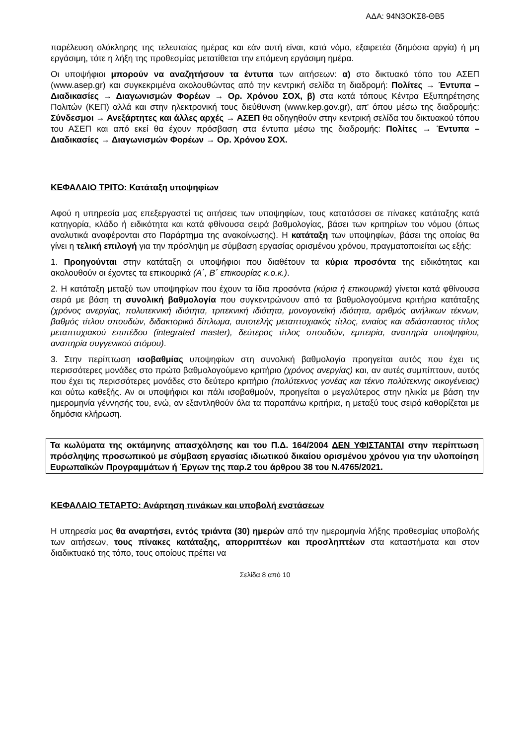ΑΔΑ: 94Ν3ΟΚΣ8-ΘΒ5
παρέλευση ολόκληρης της τελευταίας ημέρας και εάν αυτή είναι, κατά νόμο, εξαιρετέα (δημόσια αργία) ή μη εργάσιμη, τότε η λήξη της προθεσμίας μετατίθεται την επόμενη εργάσιμη ημέρα.
Οι υποψήφιοι μπορούν να αναζητήσουν τα έντυπα των αιτήσεων: α) στο δικτυακό τόπο του ΑΣΕΠ (www.asep.gr) και συγκεκριμένα ακολουθώντας από την κεντρική σελίδα τη διαδρομή: Πολίτες → Έντυπα – Διαδικασίες → Διαγωνισμών Φορέων → Ορ. Χρόνου ΣΟΧ, β) στα κατά τόπους Κέντρα Εξυπηρέτησης Πολιτών (ΚΕΠ) αλλά και στην ηλεκτρονική τους διεύθυνση (www.kep.gov.gr), απ' όπου μέσω της διαδρομής: Σύνδεσμοι → Ανεξάρτητες και άλλες αρχές → ΑΣΕΠ θα οδηγηθούν στην κεντρική σελίδα του δικτυακού τόπου του ΑΣΕΠ και από εκεί θα έχουν πρόσβαση στα έντυπα μέσω της διαδρομής: Πολίτες → Έντυπα – Διαδικασίες → Διαγωνισμών Φορέων → Ορ. Χρόνου ΣΟΧ.
ΚΕΦΑΛΑΙΟ ΤΡΙΤΟ: Κατάταξη υποψηφίων
Αφού η υπηρεσία μας επεξεργαστεί τις αιτήσεις των υποψηφίων, τους κατατάσσει σε πίνακες κατάταξης κατά κατηγορία, κλάδο ή ειδικότητα και κατά φθίνουσα σειρά βαθμολογίας, βάσει των κριτηρίων του νόμου (όπως αναλυτικά αναφέρονται στο Παράρτημα της ανακοίνωσης). Η κατάταξη των υποψηφίων, βάσει της οποίας θα γίνει η τελική επιλογή για την πρόσληψη με σύμβαση εργασίας ορισμένου χρόνου, πραγματοποιείται ως εξής:
1. Προηγούνται στην κατάταξη οι υποψήφιοι που διαθέτουν τα κύρια προσόντα της ειδικότητας και ακολουθούν οι έχοντες τα επικουρικά (Α΄, Β΄ επικουρίας κ.ο.κ.).
2. Η κατάταξη μεταξύ των υποψηφίων που έχουν τα ίδια προσόντα (κύρια ή επικουρικά) γίνεται κατά φθίνουσα σειρά με βάση τη συνολική βαθμολογία που συγκεντρώνουν από τα βαθμολογούμενα κριτήρια κατάταξης (χρόνος ανεργίας, πολυτεκνική ιδιότητα, τριτεκνική ιδιότητα, μονογονεϊκή ιδιότητα, αριθμός ανήλικων τέκνων, βαθμός τίτλου σπουδών, διδακτορικό δίπλωμα, αυτοτελής μεταπτυχιακός τίτλος, ενιαίος και αδιάσπαστος τίτλος μεταπτυχιακού επιπέδου (integrated master), δεύτερος τίτλος σπουδών, εμπειρία, αναπηρία υποψηφίου, αναπηρία συγγενικού ατόμου).
3. Στην περίπτωση ισοβαθμίας υποψηφίων στη συνολική βαθμολογία προηγείται αυτός που έχει τις περισσότερες μονάδες στο πρώτο βαθμολογούμενο κριτήριο (χρόνος ανεργίας) και, αν αυτές συμπίπτουν, αυτός που έχει τις περισσότερες μονάδες στο δεύτερο κριτήριο (πολύτεκνος γονέας και τέκνο πολύτεκνης οικογένειας) και ούτω καθεξής. Αν οι υποψήφιοι και πάλι ισοβαθμούν, προηγείται ο μεγαλύτερος στην ηλικία με βάση την ημερομηνία γέννησής του, ενώ, αν εξαντληθούν όλα τα παραπάνω κριτήρια, η μεταξύ τους σειρά καθορίζεται με δημόσια κλήρωση.
Τα κωλύματα της οκτάμηνης απασχόλησης και του Π.Δ. 164/2004 ΔΕΝ ΥΦΙΣΤΑΝΤΑΙ στην περίπτωση πρόσληψης προσωπικού με σύμβαση εργασίας ιδιωτικού δικαίου ορισμένου χρόνου για την υλοποίηση Ευρωπαϊκών Προγραμμάτων ή Έργων της παρ.2 του άρθρου 38 του Ν.4765/2021.
ΚΕΦΑΛΑΙΟ ΤΕΤΑΡΤΟ: Ανάρτηση πινάκων και υποβολή ενστάσεων
Η υπηρεσία μας θα αναρτήσει, εντός τριάντα (30) ημερών από την ημερομηνία λήξης προθεσμίας υποβολής των αιτήσεων, τους πίνακες κατάταξης, απορριπτέων και προσληπτέων στα καταστήματα και στον διαδικτυακό της τόπο, τους οποίους πρέπει να
Σελίδα 8 από 10